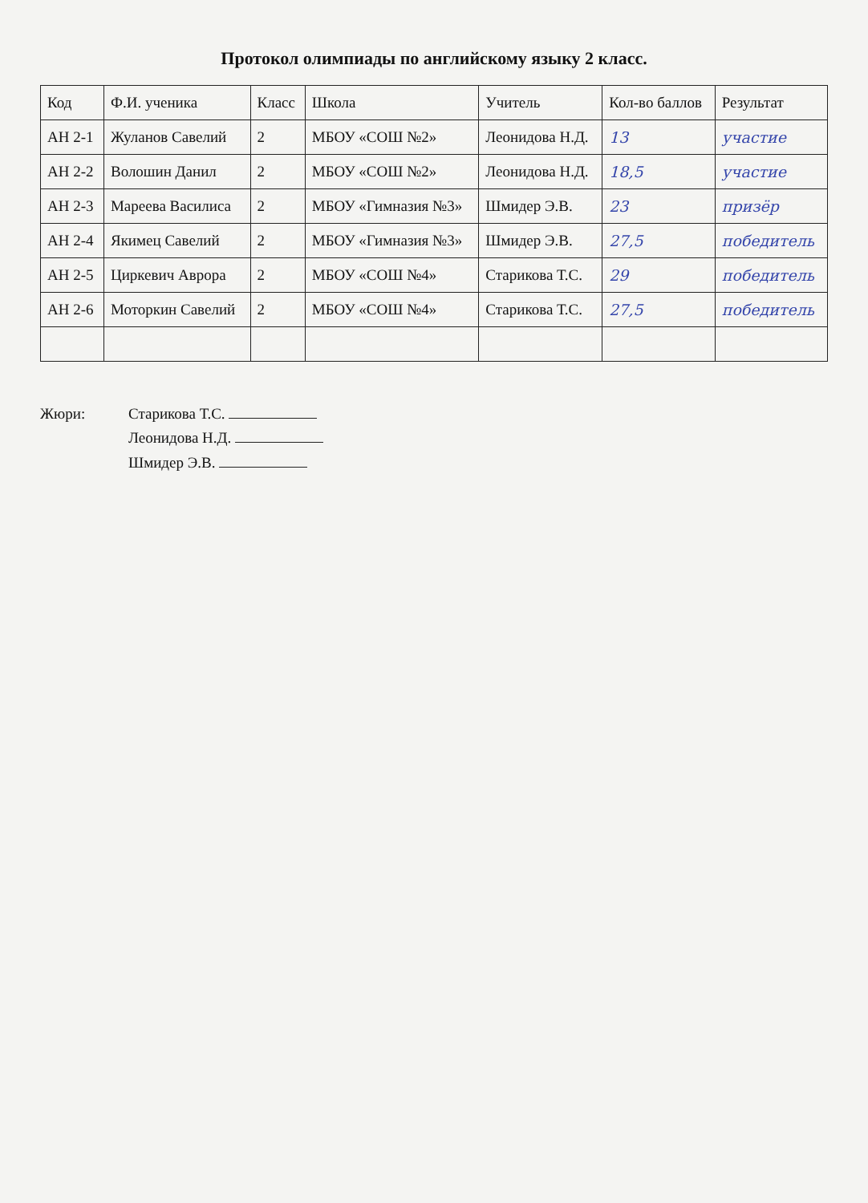Протокол олимпиады по английскому языку 2 класс.
| Код | Ф.И. ученика | Класс | Школа | Учитель | Кол-во баллов | Результат |
| --- | --- | --- | --- | --- | --- | --- |
| АН 2-1 | Жуланов Савелий | 2 | МБОУ «СОШ №2» | Леонидова Н.Д. | 13 | участие |
| АН 2-2 | Волошин Данил | 2 | МБОУ «СОШ №2» | Леонидова Н.Д. | 18,5 | участие |
| АН 2-3 | Мареева Василиса | 2 | МБОУ «Гимназия №3» | Шмидер Э.В. | 23 | призёр |
| АН 2-4 | Якимец Савелий | 2 | МБОУ «Гимназия №3» | Шмидер Э.В. | 27,5 | победитель |
| АН 2-5 | Циркевич Аврора | 2 | МБОУ «СОШ №4» | Старикова Т.С. | 29 | победитель |
| АН 2-6 | Моторкин Савелий | 2 | МБОУ «СОШ №4» | Старикова Т.С. | 27,5 | победитель |
Жюри: Старикова Т.С.
Леонидова Н.Д.
Шмидер Э.В.